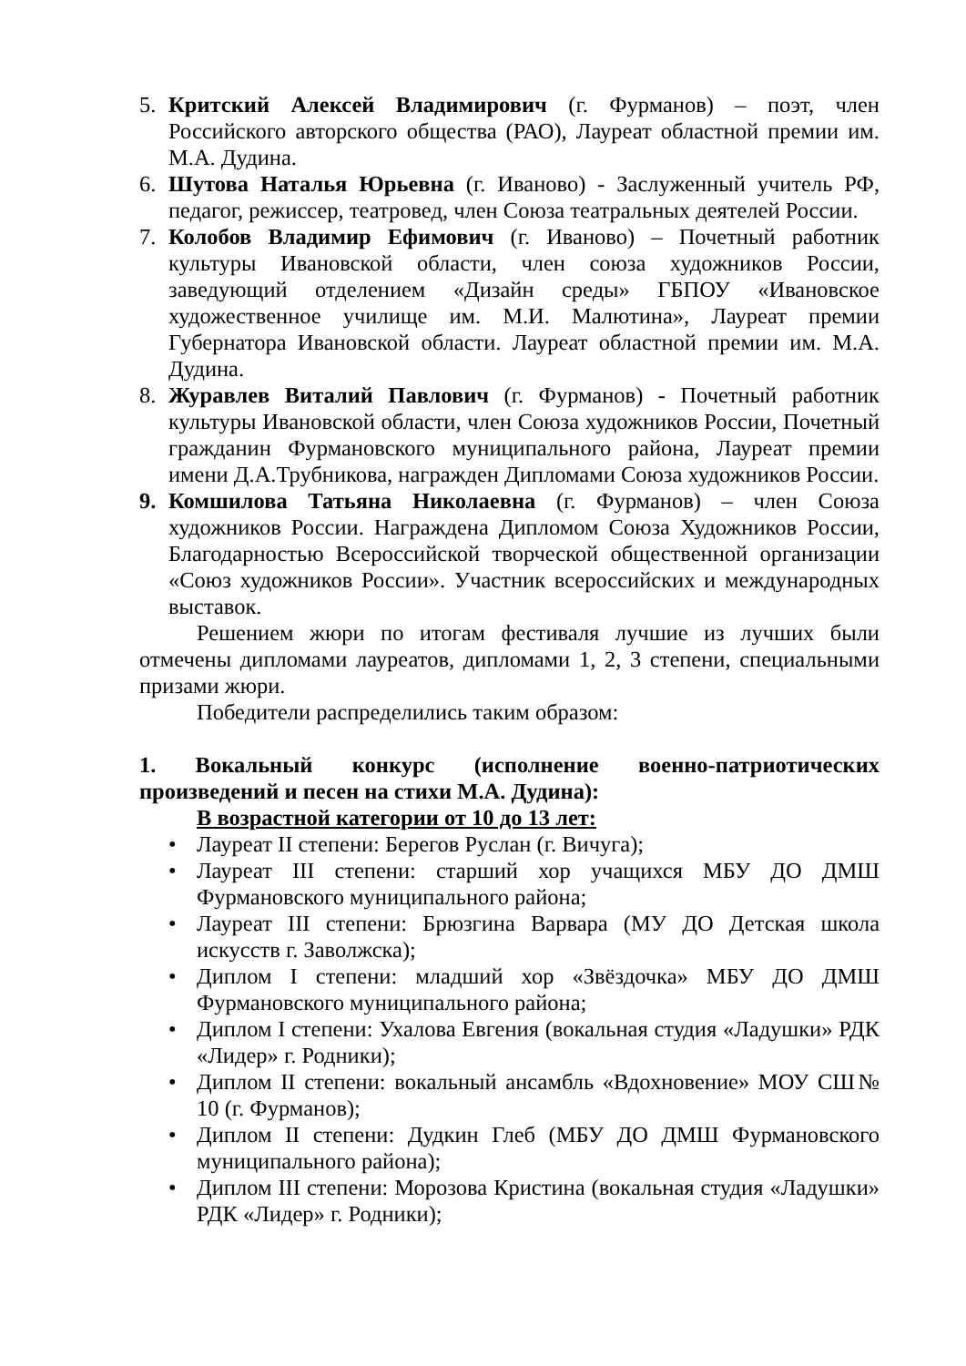5. Критский Алексей Владимирович (г. Фурманов) – поэт, член Российского авторского общества (РАО), Лауреат областной премии им. М.А. Дудина.
6. Шутова Наталья Юрьевна (г. Иваново) - Заслуженный учитель РФ, педагог, режиссер, театровед, член Союза театральных деятелей России.
7. Колобов Владимир Ефимович (г. Иваново) – Почетный работник культуры Ивановской области, член союза художников России, заведующий отделением «Дизайн среды» ГБПОУ «Ивановское художественное училище им. М.И. Малютина», Лауреат премии Губернатора Ивановской области. Лауреат областной премии им. М.А. Дудина.
8. Журавлев Виталий Павлович (г. Фурманов) - Почетный работник культуры Ивановской области, член Союза художников России, Почетный гражданин Фурмановского муниципального района, Лауреат премии имени Д.А.Трубникова, награжден Дипломами Союза художников России.
9. Комшилова Татьяна Николаевна (г. Фурманов) – член Союза художников России. Награждена Дипломом Союза Художников России, Благодарностью Всероссийской творческой общественной организации «Союз художников России». Участник всероссийских и международных выставок.
Решением жюри по итогам фестиваля лучшие из лучших были отмечены дипломами лауреатов, дипломами 1, 2, 3 степени, специальными призами жюри.
Победители распределились таким образом:
1. Вокальный конкурс (исполнение военно-патриотических произведений и песен на стихи М.А. Дудина):
В возрастной категории от 10 до 13 лет:
• Лауреат II степени: Берегов Руслан (г. Вичуга);
• Лауреат III степени: старший хор учащихся МБУ ДО ДМШ Фурмановского муниципального района;
• Лауреат III степени: Брюзгина Варвара (МУ ДО Детская школа искусств г. Заволжска);
• Диплом I степени: младший хор «Звёздочка» МБУ ДО ДМШ Фурмановского муниципального района;
• Диплом I степени: Ухалова Евгения (вокальная студия «Ладушки» РДК «Лидер» г. Родники);
• Диплом II степени: вокальный ансамбль «Вдохновение» МОУ СШ№ 10 (г. Фурманов);
• Диплом II степени: Дудкин Глеб (МБУ ДО ДМШ Фурмановского муниципального района);
• Диплом III степени: Морозова Кристина (вокальная студия «Ладушки» РДК «Лидер» г. Родники);